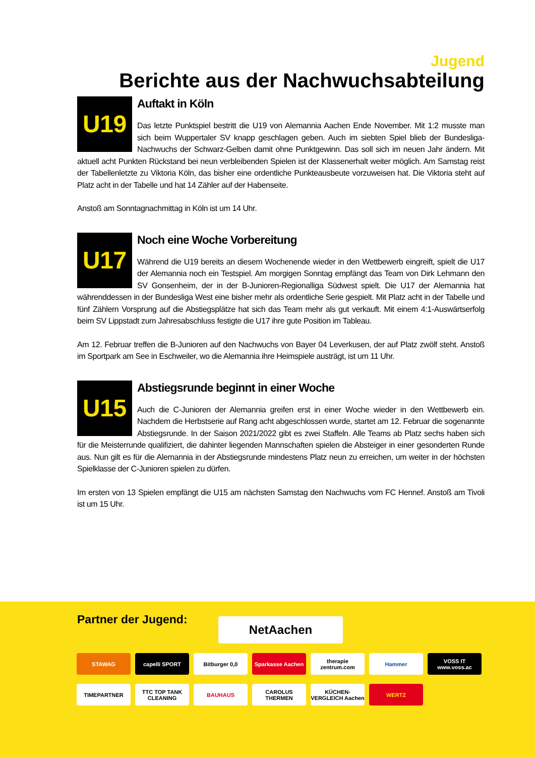Jugend
Berichte aus der Nachwuchsabteilung
U19
Auftakt in Köln
Das letzte Punktspiel bestritt die U19 von Alemannia Aachen Ende November. Mit 1:2 musste man sich beim Wuppertaler SV knapp geschlagen geben. Auch im siebten Spiel blieb der Bundesliga-Nachwuchs der Schwarz-Gelben damit ohne Punktgewinn. Das soll sich im neuen Jahr ändern. Mit aktuell acht Punkten Rückstand bei neun verbleibenden Spielen ist der Klassenerhalt weiter möglich. Am Samstag reist der Tabellen­letzte zu Viktoria Köln, das bisher eine ordentliche Punkteausbeute vorzuweisen hat. Die Viktoria steht auf Platz acht in der Tabelle und hat 14 Zähler auf der Habenseite.
Anstoß am Sonntagnachmittag in Köln ist um 14 Uhr.
U17
Noch eine Woche Vorbereitung
Während die U19 bereits an diesem Wochenende wieder in den Wettbewerb eingreift, spielt die U17 der Alemannia noch ein Testspiel. Am morgigen Sonntag empfängt das Team von Dirk Lehmann den SV Gonsenheim, der in der B-Junioren-Regionalliga Südwest spielt. Die U17 der Alemannia hat während­dessen in der Bundesliga West eine bisher mehr als ordentliche Serie gespielt. Mit Platz acht in der Tabelle und fünf Zählern Vorsprung auf die Abstiegsplätze hat sich das Team mehr als gut verkauft. Mit einem 4:1-Auswärtserfolg beim SV Lippstadt zum Jahresabschluss festigte die U17 ihre gute Position im Tableau.
Am 12. Februar treffen die B-Junioren auf den Nachwuchs von Bayer 04 Leverkusen, der auf Platz zwölf steht. Anstoß im Sportpark am See in Eschweiler, wo die Alemannia ihre Heimspiele austrägt, ist um 11 Uhr.
U15
Abstiegsrunde beginnt in einer Woche
Auch die C-Junioren der Alemannia greifen erst in einer Woche wieder in den Wettbewerb ein. Nachdem die Herbstserie auf Rang acht abgeschlossen wurde, startet am 12. Februar die sogenannte Abstiegsrunde. In der Saison 2021/2022 gibt es zwei Staffeln. Alle Teams ab Platz sechs haben sich für die Meisterrunde qualifiziert, die dahinter liegenden Mannschaften spielen die Absteiger in einer gesonderten Runde aus. Nun gilt es für die Alemannia in der Abstiegsrunde mindestens Platz neun zu erreichen, um weiter in der höchsten Spielklasse der C-Junioren spielen zu dürfen.
Im ersten von 13 Spielen empfängt die U15 am nächsten Samstag den Nachwuchs vom FC Hennef. Anstoß am Tivoli ist um 15 Uhr.
Partner der Jugend: NetAachen
STAWAG
capelli SPORT
Bitburger 0,0
Sparkasse Aachen
therapie zentrum.com
Hammer
VOSS IT www.voss.ac
TIMEPARTNER
TTC TOP TANK CLEANING
BAUHAUS
CAROLUS THERMEN
KÜCHEN-VERGLEICH Aachen
WERTZ